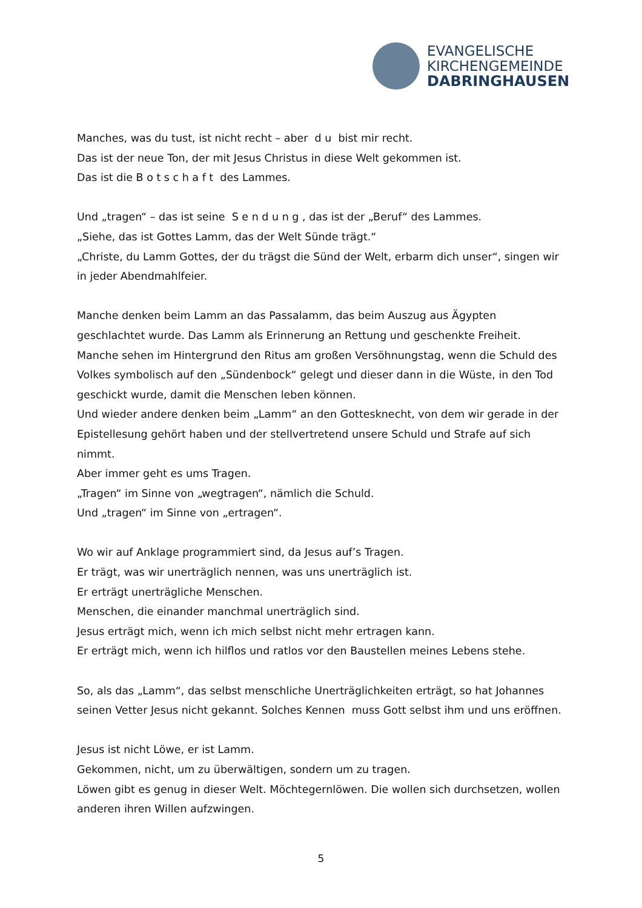EVANGELISCHE
KIRCHENGEMEINDE
DABRINGHAUSEN
Manches, was du tust, ist nicht recht – aber d u bist mir recht.
Das ist der neue Ton, der mit Jesus Christus in diese Welt gekommen ist.
Das ist die B o t s c h a f t des Lammes.
Und „tragen“ – das ist seine S e n d u n g , das ist der „Beruf“ des Lammes.
„Siehe, das ist Gottes Lamm, das der Welt Sünde trägt.“
„Christe, du Lamm Gottes, der du trägst die Sünd der Welt, erbarm dich unser“, singen wir in jeder Abendmahlfeier.
Manche denken beim Lamm an das Passalamm, das beim Auszug aus Ägypten geschlachtet wurde. Das Lamm als Erinnerung an Rettung und geschenkte Freiheit.
Manche sehen im Hintergrund den Ritus am großen Versöhnungstag, wenn die Schuld des Volkes symbolisch auf den „Sündenbock“ gelegt und dieser dann in die Wüste, in den Tod geschickt wurde, damit die Menschen leben können.
Und wieder andere denken beim „Lamm“ an den Gottesknecht, von dem wir gerade in der Epistellesung gehört haben und der stellvertretend unsere Schuld und Strafe auf sich nimmt.
Aber immer geht es ums Tragen.
„Tragen“ im Sinne von „wegtragen“, nämlich die Schuld.
Und „tragen“ im Sinne von „ertragen“.
Wo wir auf Anklage programmiert sind, da Jesus auf’s Tragen.
Er trägt, was wir unerträglich nennen, was uns unerträglich ist.
Er erträgt unerträgliche Menschen.
Menschen, die einander manchmal unerträglich sind.
Jesus erträgt mich, wenn ich mich selbst nicht mehr ertragen kann.
Er erträgt mich, wenn ich hilflos und ratlos vor den Baustellen meines Lebens stehe.
So, als das „Lamm“, das selbst menschliche Unerträglichkeiten erträgt, so hat Johannes seinen Vetter Jesus nicht gekannt. Solches Kennen muss Gott selbst ihm und uns eröffnen.
Jesus ist nicht Löwe, er ist Lamm.
Gekommen, nicht, um zu überwältigen, sondern um zu tragen.
Löwen gibt es genug in dieser Welt. Möchtegernlöwen. Die wollen sich durchsetzen, wollen anderen ihren Willen aufzwingen.
5